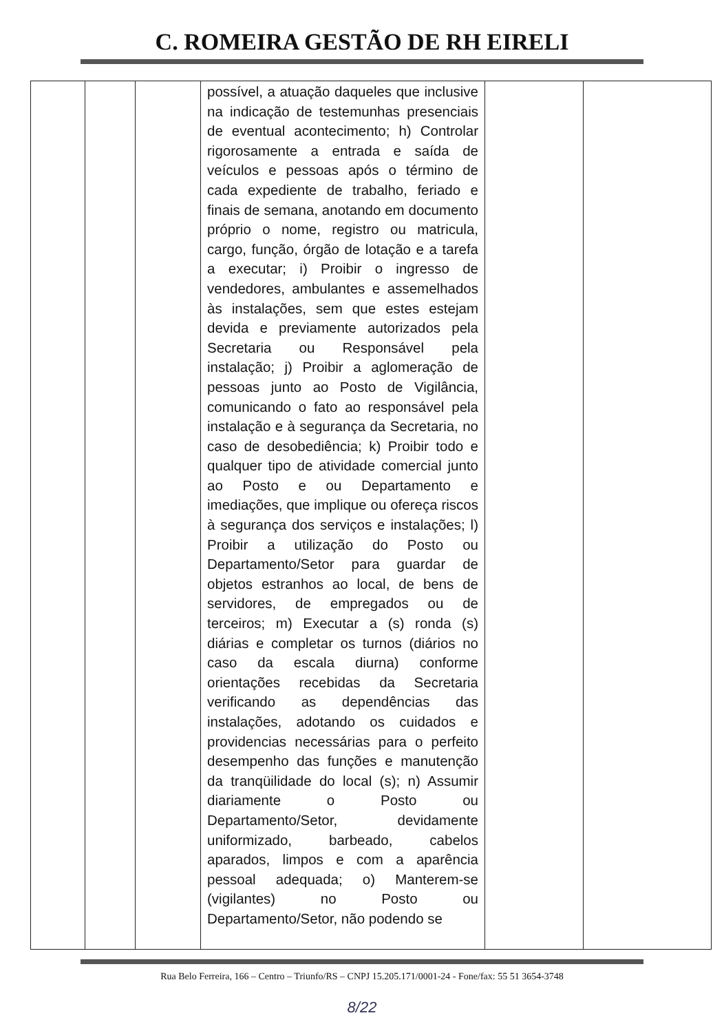C. ROMEIRA GESTÃO DE RH EIRELI
| | | | possível, a atuação daqueles que inclusive na indicação de testemunhas presenciais de eventual acontecimento; h) Controlar rigorosamente a entrada e saída de veículos e pessoas após o término de cada expediente de trabalho, feriado e finais de semana, anotando em documento próprio o nome, registro ou matricula, cargo, função, órgão de lotação e a tarefa a executar; i) Proibir o ingresso de vendedores, ambulantes e assemelhados às instalações, sem que estes estejam devida e previamente autorizados pela Secretaria ou Responsável pela instalação; j) Proibir a aglomeração de pessoas junto ao Posto de Vigilância, comunicando o fato ao responsável pela instalação e à segurança da Secretaria, no caso de desobediência; k) Proibir todo e qualquer tipo de atividade comercial junto ao Posto e ou Departamento e imediações, que implique ou ofereça riscos à segurança dos serviços e instalações; l) Proibir a utilização do Posto ou Departamento/Setor para guardar de objetos estranhos ao local, de bens de servidores, de empregados ou de terceiros; m) Executar a (s) ronda (s) diárias e completar os turnos (diários no caso da escala diurna) conforme orientações recebidas da Secretaria verificando as dependências das instalações, adotando os cuidados e providencias necessárias para o perfeito desempenho das funções e manutenção da tranqüilidade do local (s); n) Assumir diariamente o Posto ou Departamento/Setor, devidamente uniformizado, barbeado, cabelos aparados, limpos e com a aparência pessoal adequada; o) Manterem-se (vigilantes) no Posto ou Departamento/Setor, não podendo se | | |
Rua Belo Ferreira, 166 – Centro – Triunfo/RS – CNPJ 15.205.171/0001-24 - Fone/fax: 55 51 3654-3748
8/22